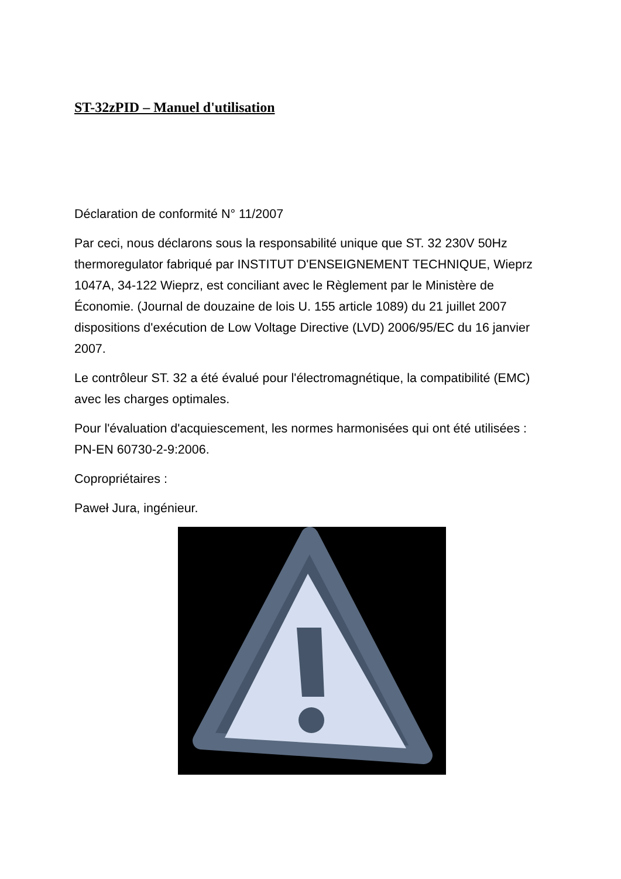ST-32zPID – Manuel d'utilisation
Déclaration de conformité N° 11/2007
Par ceci, nous déclarons sous la responsabilité unique que ST. 32 230V 50Hz thermoregulator fabriqué par INSTITUT D'ENSEIGNEMENT TECHNIQUE, Wieprz 1047A, 34-122 Wieprz, est conciliant avec le Règlement par le Ministère de Économie. (Journal de douzaine de lois U. 155 article 1089) du 21 juillet 2007 dispositions d'exécution de Low Voltage Directive (LVD) 2006/95/EC du 16 janvier 2007.
Le contrôleur ST. 32 a été évalué pour l'électromagnétique, la compatibilité (EMC) avec les charges optimales.
Pour l'évaluation d'acquiescement, les normes harmonisées qui ont été utilisées : PN-EN 60730-2-9:2006.
Copropriétaires :
Paweł Jura, ingénieur.